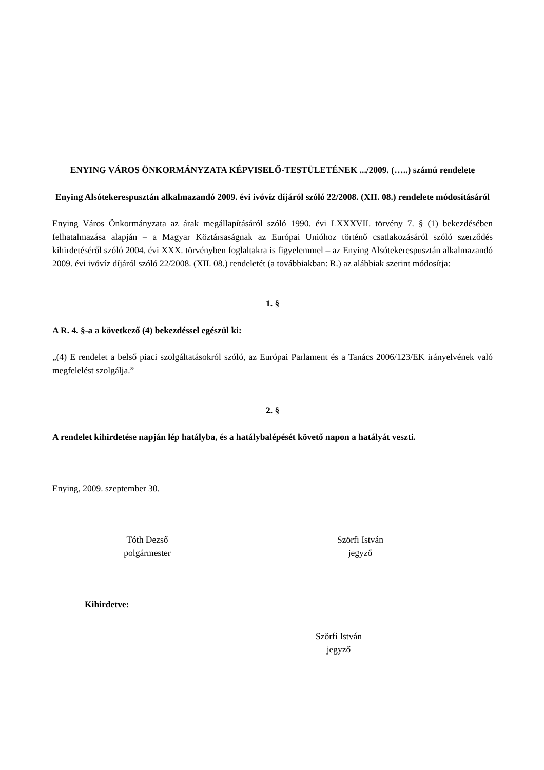ENYING VÁROS ÖNKORMÁNYZATA KÉPVISELŐ-TESTÜLETÉNEK .../2009. (…..) számú rendelete
Enying Alsótekerespusztán alkalmazandó 2009. évi ivóvíz díjáról szóló 22/2008. (XII. 08.) rendelete módosításáról
Enying Város Önkormányzata az árak megállapításáról szóló 1990. évi LXXXVII. törvény 7. § (1) bekezdésében felhatalmazása alapján – a Magyar Köztársaságnak az Európai Unióhoz történő csatlakozásáról szóló szerződés kihirdetéséről szóló 2004. évi XXX. törvényben foglaltakra is figyelemmel – az Enying Alsótekerespusztán alkalmazandó 2009. évi ivóvíz díjáról szóló 22/2008. (XII. 08.) rendeletét (a továbbiakban: R.) az alábbiak szerint módosítja:
1. §
A R. 4. §-a a következő (4) bekezdéssel egészül ki:
„(4) E rendelet a belső piaci szolgáltatásokról szóló, az Európai Parlament és a Tanács 2006/123/EK irányelvének való megfelelést szolgálja.”
2. §
A rendelet kihirdetése napján lép hatályba, és a hatálybalépését követő napon a hatályát veszti.
Enying, 2009. szeptember 30.
Tóth Dezső
polgármester
Szörfi István
jegyző
Kihirdetve:
Szörfi István
jegyző